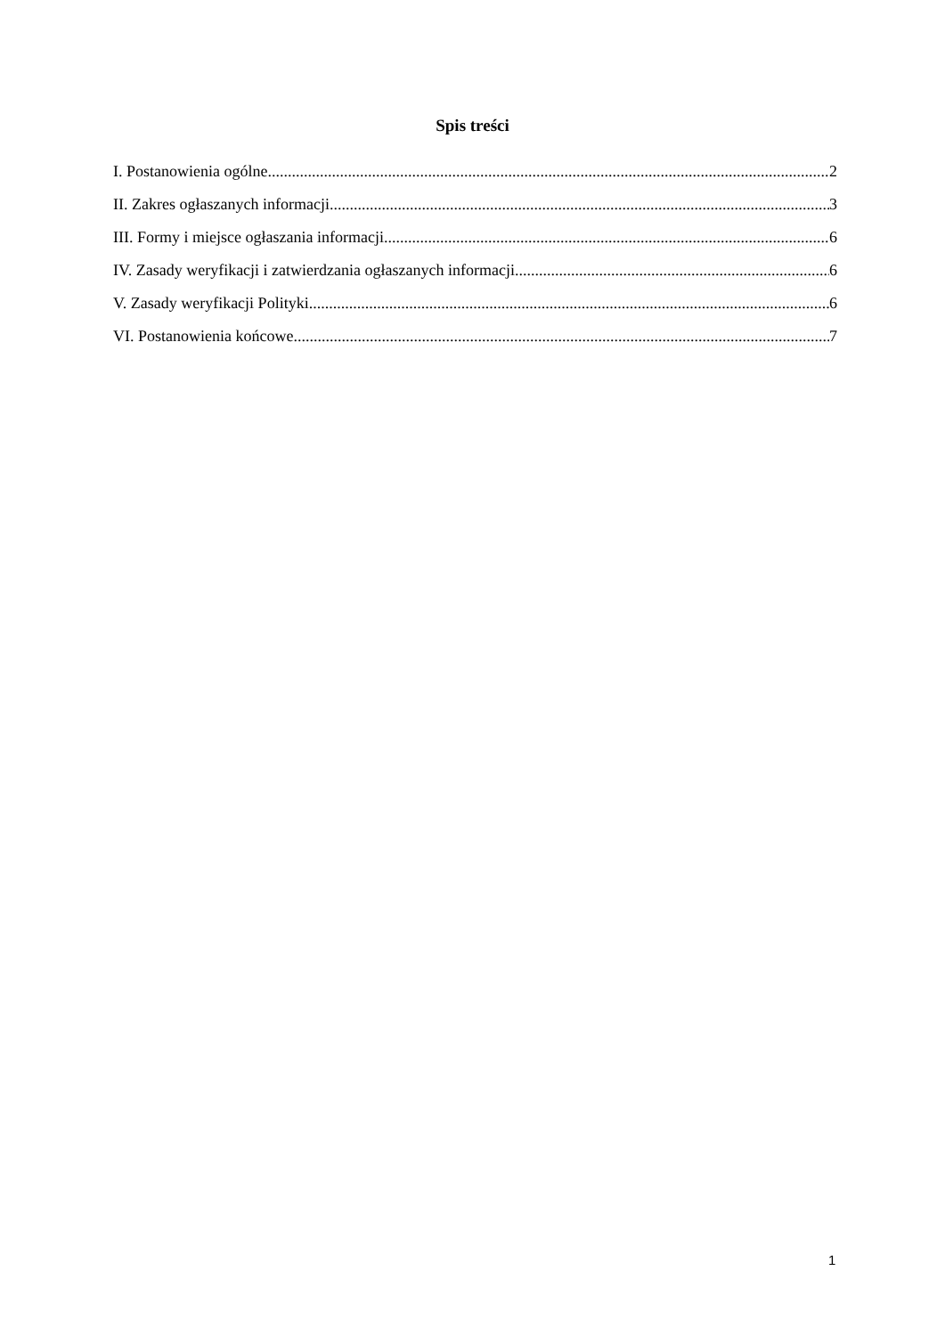Spis treści
I. Postanowienia ogólne 2
II. Zakres ogłaszanych informacji 3
III. Formy i miejsce ogłaszania informacji 6
IV. Zasady weryfikacji i zatwierdzania ogłaszanych informacji 6
V. Zasady weryfikacji Polityki 6
VI. Postanowienia końcowe 7
1